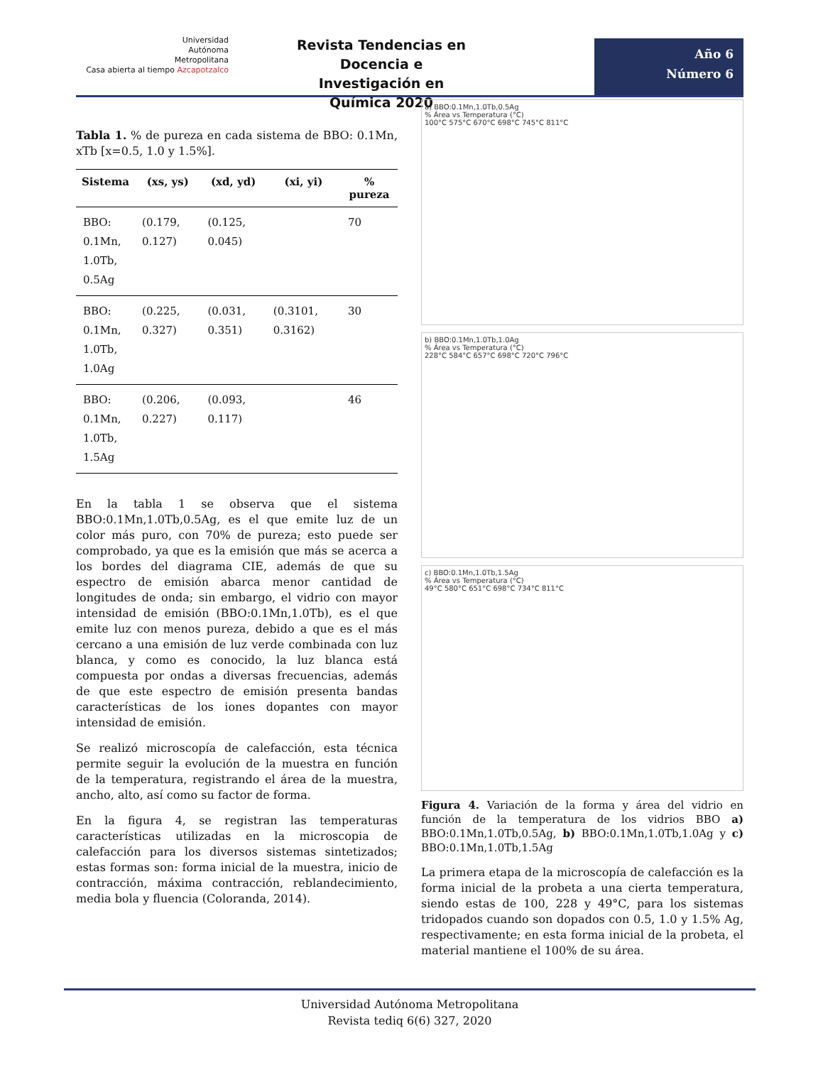Universidad
Autónoma
Metropolitana
Casa abierta al tiempo Azcapotzalco
Revista Tendencias en Docencia e Investigación en Química 2020
Año 6
Número 6
Tabla 1. % de pureza en cada sistema de BBO: 0.1Mn, xTb [x=0.5, 1.0 y 1.5%].
| Sistema | (xs, ys) | (xd, yd) | (xi, yi) | % pureza |
| --- | --- | --- | --- | --- |
| BBO: 0.1Mn, 1.0Tb, 0.5Ag | (0.179, 0.127) | (0.125, 0.045) | | 70 |
| BBO: 0.1Mn, 1.0Tb, 1.0Ag | (0.225, 0.327) | (0.031, 0.351) | (0.3101, 0.3162) | 30 |
| BBO: 0.1Mn, 1.0Tb, 1.5Ag | (0.206, 0.227) | (0.093, 0.117) | | 46 |
En la tabla 1 se observa que el sistema BBO:0.1Mn,1.0Tb,0.5Ag, es el que emite luz de un color más puro, con 70% de pureza; esto puede ser comprobado, ya que es la emisión que más se acerca a los bordes del diagrama CIE, además de que su espectro de emisión abarca menor cantidad de longitudes de onda; sin embargo, el vidrio con mayor intensidad de emisión (BBO:0.1Mn,1.0Tb), es el que emite luz con menos pureza, debido a que es el más cercano a una emisión de luz verde combinada con luz blanca, y como es conocido, la luz blanca está compuesta por ondas a diversas frecuencias, además de que este espectro de emisión presenta bandas características de los iones dopantes con mayor intensidad de emisión.
Se realizó microscopía de calefacción, esta técnica permite seguir la evolución de la muestra en función de la temperatura, registrando el área de la muestra, ancho, alto, así como su factor de forma.
En la figura 4, se registran las temperaturas características utilizadas en la microscopia de calefacción para los diversos sistemas sintetizados; estas formas son: forma inicial de la muestra, inicio de contracción, máxima contracción, reblandecimiento, media bola y fluencia (Coloranda, 2014).
a) BBO:0.1Mn,1.0Tb,0.5Ag
% Área vs Temperatura (°C)
100°C 575°C 670°C 698°C 745°C 811°C
b) BBO:0.1Mn,1.0Tb,1.0Ag
% Área vs Temperatura (°C)
228°C 584°C 657°C 698°C 720°C 796°C
c) BBO:0.1Mn,1.0Tb,1.5Ag
% Área vs Temperatura (°C)
49°C 580°C 651°C 698°C 734°C 811°C
Figura 4. Variación de la forma y área del vidrio en función de la temperatura de los vidrios BBO a) BBO:0.1Mn,1.0Tb,0.5Ag, b) BBO:0.1Mn,1.0Tb,1.0Ag y c) BBO:0.1Mn,1.0Tb,1.5Ag
La primera etapa de la microscopía de calefacción es la forma inicial de la probeta a una cierta temperatura, siendo estas de 100, 228 y 49°C, para los sistemas tridopados cuando son dopados con 0.5, 1.0 y 1.5% Ag, respectivamente; en esta forma inicial de la probeta, el material mantiene el 100% de su área.
Universidad Autónoma Metropolitana
Revista tediq 6(6) 327, 2020